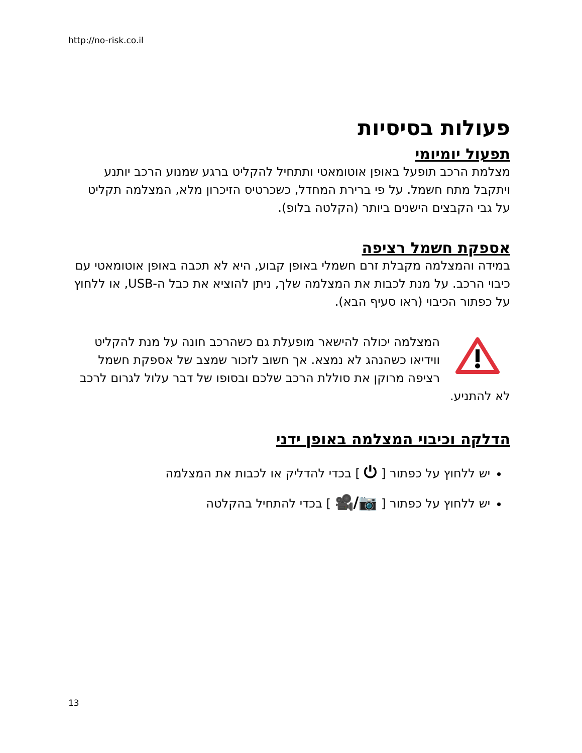http://no-risk.co.il
פעולות בסיסיות
תפעול יומיומי
מצלמת הרכב תופעל באופן אוטומאטי ותתחיל להקליט ברגע שמנוע הרכב יותנע ויתקבל מתח חשמל. על פי ברירת המחדל, כשכרטיס הזיכרון מלא, המצלמה תקליט על גבי הקבצים הישנים ביותר (הקלטה בלופ).
אספקת חשמל רציפה
במידה והמצלמה מקבלת זרם חשמלי באופן קבוע, היא לא תכבה באופן אוטומאטי עם כיבוי הרכב. על מנת לכבות את המצלמה שלך, ניתן להוציא את כבל ה-USB, או ללחוץ על כפתור הכיבוי (ראו סעיף הבא).
המצלמה יכולה להישאר מופעלת גם כשהרכב חונה על מנת להקליט ווידיאו כשהנהג לא נמצא. אך חשוב לזכור שמצב של אספקת חשמל רציפה מרוקן את סוללת הרכב שלכם ובסופו של דבר עלול לגרום לרכב לא להתניע.
הדלקה וכיבוי המצלמה באופן ידני
יש ללחוץ על כפתור [ ⏻ ] בכדי להדליק או לכבות את המצלמה
יש ללחוץ על כפתור [ 📷/🎥 ] בכדי להתחיל בהקלטה
13